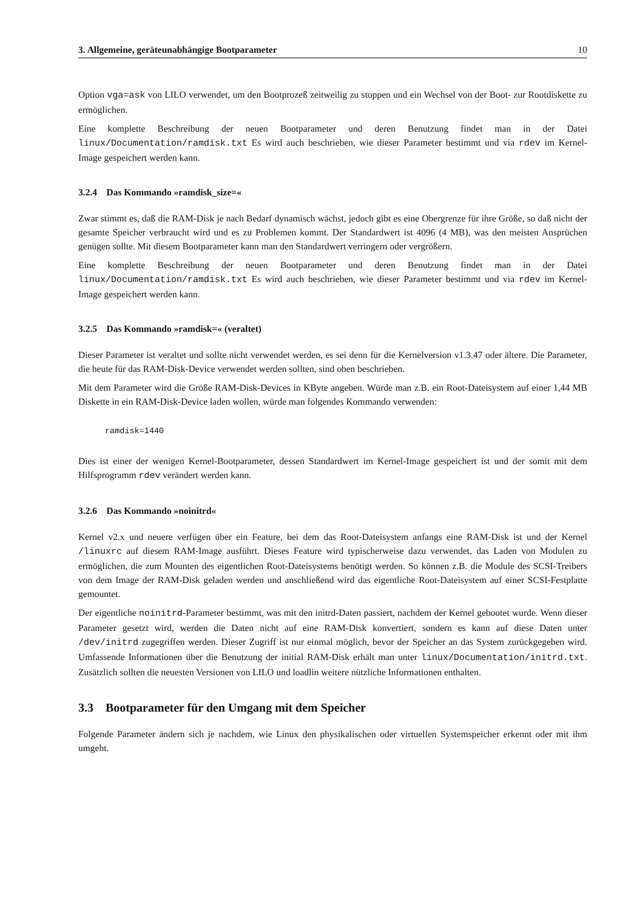3. Allgemeine, geräteunabhängige Bootparameter 10
Option vga=ask von LILO verwendet, um den Bootprozeß zeitweilig zu stoppen und ein Wechsel von der Boot- zur Rootdiskette zu ermöglichen.
Eine komplette Beschreibung der neuen Bootparameter und deren Benutzung findet man in der Datei linux/Documentation/ramdisk.txt Es wird auch beschrieben, wie dieser Parameter bestimmt und via rdev im Kernel-Image gespeichert werden kann.
3.2.4 Das Kommando »ramdisk_size=«
Zwar stimmt es, daß die RAM-Disk je nach Bedarf dynamisch wächst, jedoch gibt es eine Obergrenze für ihre Größe, so daß nicht der gesamte Speicher verbraucht wird und es zu Problemen kommt. Der Standardwert ist 4096 (4 MB), was den meisten Ansprüchen genügen sollte. Mit diesem Bootparameter kann man den Standardwert verringern oder vergrößern.
Eine komplette Beschreibung der neuen Bootparameter und deren Benutzung findet man in der Datei linux/Documentation/ramdisk.txt Es wird auch beschrieben, wie dieser Parameter bestimmt und via rdev im Kernel-Image gespeichert werden kann.
3.2.5 Das Kommando »ramdisk=« (veraltet)
Dieser Parameter ist veraltet und sollte nicht verwendet werden, es sei denn für die Kernelversion v1.3.47 oder ältere. Die Parameter, die heute für das RAM-Disk-Device verwendet werden sollten, sind oben beschrieben.
Mit dem Parameter wird die Größe RAM-Disk-Devices in KByte angeben. Würde man z.B. ein Root-Dateisystem auf einer 1,44 MB Diskette in ein RAM-Disk-Device laden wollen, würde man folgendes Kommando verwenden:
ramdisk=1440
Dies ist einer der wenigen Kernel-Bootparameter, dessen Standardwert im Kernel-Image gespeichert ist und der somit mit dem Hilfsprogramm rdev verändert werden kann.
3.2.6 Das Kommando »noinitrd«
Kernel v2.x und neuere verfügen über ein Feature, bei dem das Root-Dateisystem anfangs eine RAM-Disk ist und der Kernel /linuxrc auf diesem RAM-Image ausführt. Dieses Feature wird typischerweise dazu verwendet, das Laden von Modulen zu ermöglichen, die zum Mounten des eigentlichen Root-Dateisystems benötigt werden. So können z.B. die Module des SCSI-Treibers von dem Image der RAM-Disk geladen werden und anschließend wird das eigentliche Root-Dateisystem auf einer SCSI-Festplatte gemountet.
Der eigentliche noinitrd-Parameter bestimmt, was mit den initrd-Daten passiert, nachdem der Kernel gebootet wurde. Wenn dieser Parameter gesetzt wird, werden die Daten nicht auf eine RAM-Disk konvertiert, sondern es kann auf diese Daten unter /dev/initrd zugegriffen werden. Dieser Zugriff ist nur einmal möglich, bevor der Speicher an das System zurückgegeben wird. Umfassende Informationen über die Benutzung der initial RAM-Disk erhält man unter linux/Documentation/initrd.txt. Zusätzlich sollten die neuesten Versionen von LILO und loadlin weitere nützliche Informationen enthalten.
3.3 Bootparameter für den Umgang mit dem Speicher
Folgende Parameter ändern sich je nachdem, wie Linux den physikalischen oder virtuellen Systemspeicher erkennt oder mit ihm umgeht.